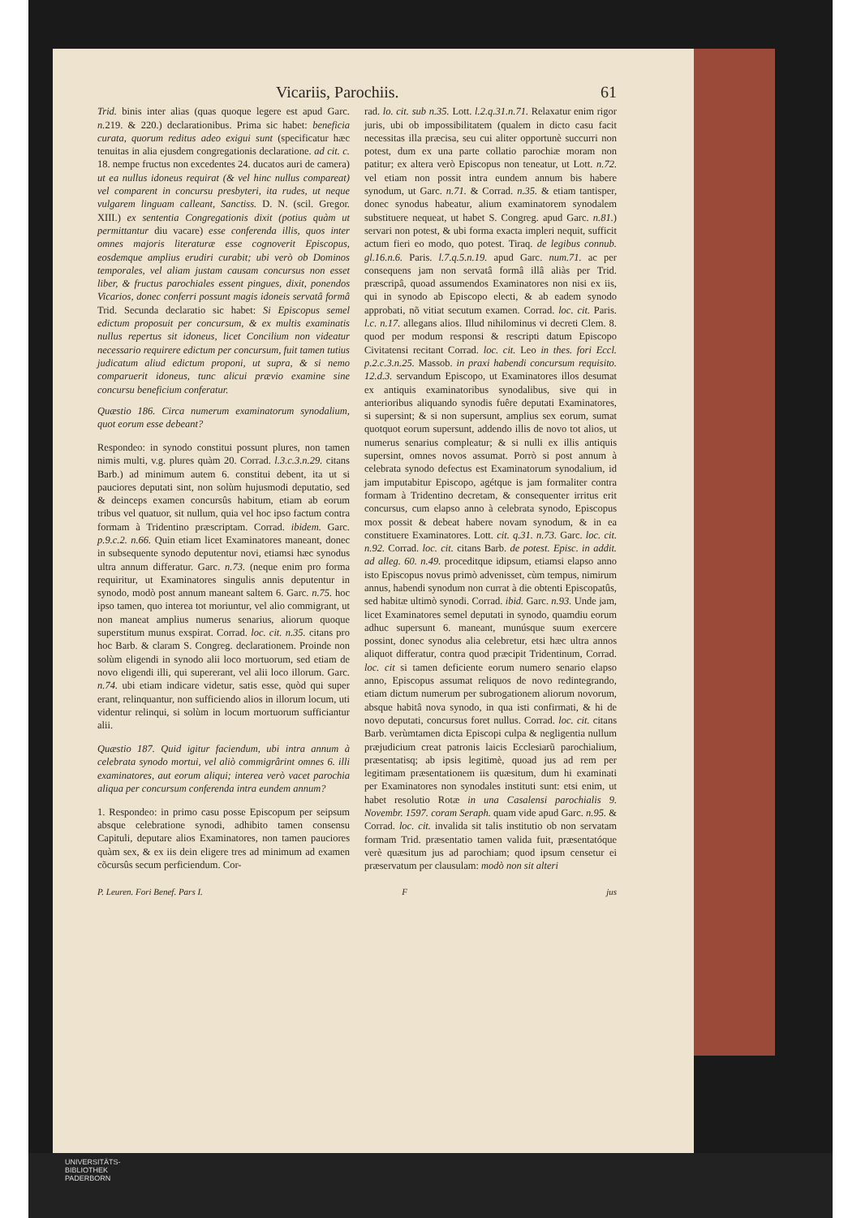Vicariis, Parochiis. 61
Trid. binis inter alias (quas quoque legere est apud Garc. n. 219. & 220.) declarationibus. Prima sic habet: beneficia curata, quorum reditus adeo exigui sunt (specificatur hæc tenuitas in alia ejusdem congregationis declaratione. ad cit. c. 18. nempe fructus non excedentes 24. ducatos auri de camera) ut ea nullus idoneus requirat (& vel hinc nullus compareat) vel comparent in concursu presbyteri, ita rudes, ut neque vulgarem linguam calleant, Sanctiss. D. N. (scil. Gregor. XIII.) ex sententia Congregationis dixit (potius quàm ut permittantur diu vacare) esse conferenda illis, quos inter omnes majoris literaturæ esse cognoverit Episcopus, eosdemque amplius erudiri curabit; ubi verò ob Dominos temporales, vel aliam justam causam concursus non esset liber, & fructus parochiales essent pingues, dixit, ponendos Vicarios, donec conferri possunt magis idoneis servatâ formâ Trid. Secunda declaratio sic habet: Si Episcopus semel edictum proposuit per concursum, & ex multis examinatis nullus repertus sit idoneus, licet Concilium non videatur necessario requirere edictum per concursum, fuit tamen tutius judicatum aliud edictum proponi, ut supra, & si nemo comparuerit idoneus, tunc alicui prævio examine sine concursu beneficium conferatur.
Quæstio 186. Circa numerum examinatorum synodalium, quot eorum esse debeant?
Respondeo: in synodo constitui possunt plures, non tamen nimis multi, v.g. plures quàm 20. Corrad. l.3.c.3.n.29. citans Barb.) ad minimum autem 6. constitui debent, ita ut si pauciores deputati sint, non solùm hujusmodi deputatio, sed & deinceps examen concursûs habitum, etiam ab eorum tribus vel quatuor, sit nullum, quia vel hoc ipso factum contra formam à Tridentino præscriptam. Corrad. ibidem. Garc. p.9.c.2. n.66. Quin etiam licet Examinatores maneant, donec in subsequente synodo deputentur novi, etiamsi hæc synodus ultra annum differatur. Garc. n.73. (neque enim pro forma requiritur, ut Examinatores singulis annis deputentur in synodo, modò post annum maneant saltem 6. Garc. n.75. hoc ipso tamen, quo interea tot moriuntur, vel alio commigrant, ut non maneat amplius numerus senarius, aliorum quoque superstitum munus exspirat. Corrad. loc. cit. n.35. citans pro hoc Barb. & claram S. Congreg. declarationem. Proinde non solùm eligendi in synodo alii loco mortuorum, sed etiam de novo eligendi illi, qui supererant, vel alii loco illorum. Garc. n.74. ubi etiam indicare videtur, satis esse, quòd qui super erant, relinquantur, non sufficiendo alios in illorum locum, uti videntur relinqui, si solùm in locum mortuorum sufficiantur alii.
Quæstio 187. Quid igitur faciendum, ubi intra annum à celebrata synodo mortui, vel aliò commigrârint omnes 6. illi examinatores, aut eorum aliqui; interea verò vacet parochia aliqua per concursum conferenda intra eundem annum?
1. Respondeo: in primo casu posse Episcopum per seipsum absque celebratione synodi, adhibito tamen consensu Capituli, deputare alios Examinatores, non tamen pauciores quàm sex, & ex iis dein eligere tres ad minimum ad examen cõcursûs secum perficiendum. Cor-
rad. lo. cit. sub n.35. Lott. l.2.q.31.n.71. Relaxatur enim rigor juris, ubi ob impossibilitatem (qualem in dicto casu facit necessitas illa præcisa, seu cui aliter opportunè succurri non potest, dum ex una parte collatio parochiæ moram non patitur; ex altera verò Episcopus non teneatur, ut Lott. n.72. vel etiam non possit intra eundem annum bis habere synodum, ut Garc. n.71. & Corrad. n.35. & etiam tantisper, donec synodus habeatur, alium examinatorem synodalem substituere nequeat, ut habet S. Congreg. apud Garc. n.81.) servari non potest, & ubi forma exacta impleri nequit, sufficit actum fieri eo modo, quo potest. Tiraq. de legibus connub. gl.16.n.6. Paris. l.7.q.5.n.19. apud Garc. num.71. ac per consequens jam non servatâ formâ illâ aliàs per Trid. præscripâ, quoad assumendos Examinatores non nisi ex iis, qui in synodo ab Episcopo electi, & ab eadem synodo approbati, nõ vitiat secutum examen. Corrad. loc. cit. Paris. l.c. n.17. allegans alios. Illud nihilominus vi decreti Clem. 8. quod per modum responsi & rescripti datum Episcopo Civitatensi recitant Corrad. loc. cit. Leo in thes. fori Eccl. p.2.c.3.n.25. Massob. in praxi habendi concursum requisito. 12.d.3. servandum Episcopo, ut Examinatores illos desumat ex antiquis examinatoribus synodalibus, sive qui in anterioribus aliquando synodis fuêre deputati Examinatores, si supersint; & si non supersunt, amplius sex eorum, sumat quotquot eorum supersunt, addendo illis de novo tot alios, ut numerus senarius compleatur; & si nulli ex illis antiquis supersint, omnes novos assumat. Porrò si post annum à celebrata synodo defectus est Examinatorum synodalium, id jam imputabitur Episcopo, agétque is jam formaliter contra formam à Tridentino decretam, & consequenter irritus erit concursus, cum elapso anno à celebrata synodo, Episcopus mox possit & debeat habere novam synodum, & in ea constituere Examinatores. Lott. cit. q.31. n.73. Garc. loc. cit. n.92. Corrad. loc. cit. citans Barb. de potest. Episc. in addit. ad alleg. 60. n.49. proceditque idipsum, etiamsi elapso anno isto Episcopus novus primò advenisset, cùm tempus, nimirum annus, habendi synodum non currat à die obtenti Episcopatûs, sed habitæ ultimò synodi. Corrad. ibid. Garc. n.93. Unde jam, licet Examinatores semel deputati in synodo, quamdiu eorum adhuc supersunt 6. maneant, munúsque suum exercere possint, donec synodus alia celebretur, etsi hæc ultra annos aliquot differatur, contra quod præcipit Tridentinum, Corrad. loc. cit si tamen deficiente eorum numero senario elapso anno, Episcopus assumat reliquos de novo redintegrando, etiam dictum numerum per subrogationem aliorum novorum, absque habitâ nova synodo, in qua isti confirmati, & hi de novo deputati, concursus foret nullus. Corrad. loc. cit. citans Barb. verùmtamen dicta Episcopi culpa & negligentia nullum præjudicium creat patronis laicis Ecclesiarũ parochialium, præsentatisq; ab ipsis legitimè, quoad jus ad rem per legitimam præsentationem iis quæsitum, dum hi examinati per Examinatores non synodales instituti sunt: etsi enim, ut habet resolutio Rotæ in una Casalensi parochialis 9. Novembr. 1597. coram Seraph. quam vide apud Garc. n.95. & Corrad. loc. cit. invalida sit talis institutio ob non servatam formam Trid. præsentatio tamen valida fuit, præsentatóque verè quæsitum jus ad parochiam; quod ipsum censetur ei præservatum per clausulam: modò non sit alteri
P. Leuren. Fori Benef. Pars I. F jus
UNIVERSITÄTS-
BIBLIOTHEK
PADERBORN